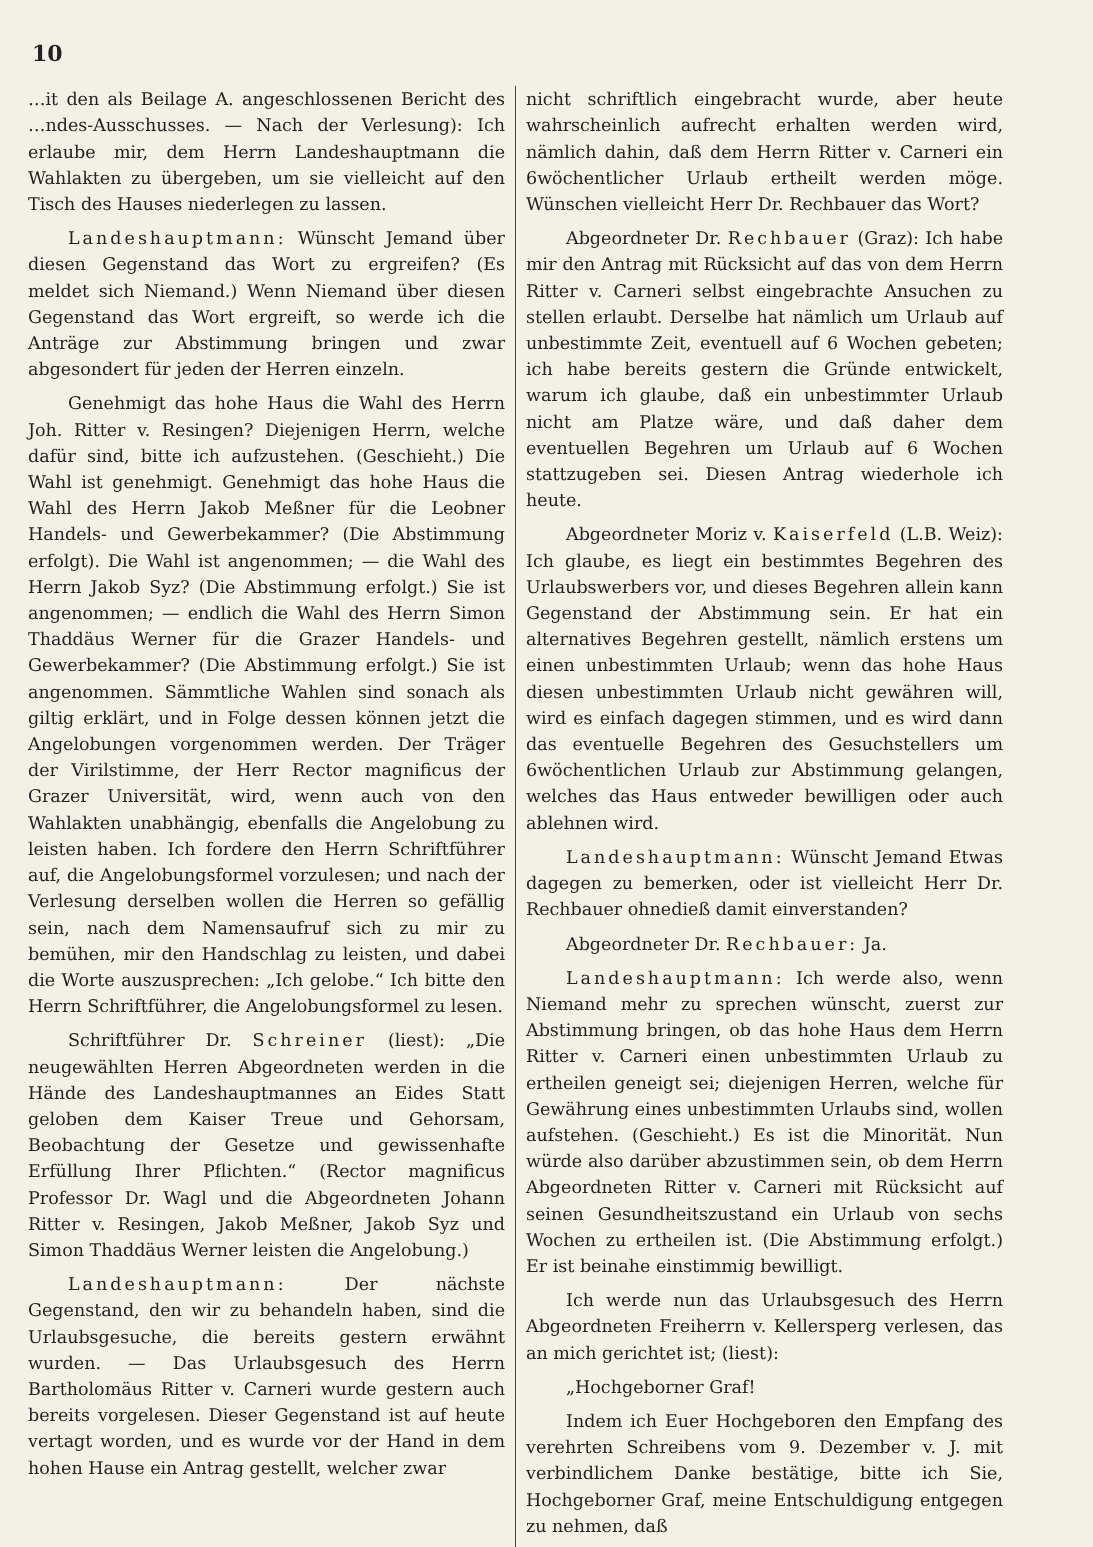10
…it den als Beilage A. angeschlossenen Bericht des …ndes-Ausschusses. — Nach der Verlesung): Ich erlaube mir, dem Herrn Landeshauptmann die Wahlakten zu übergeben, um sie vielleicht auf den Tisch des Hauses niederlegen zu lassen.
Landeshauptmann: Wünscht Jemand über diesen Gegenstand das Wort zu ergreifen? (Es meldet sich Niemand.) Wenn Niemand über diesen Gegenstand das Wort ergreift, so werde ich die Anträge zur Abstimmung bringen und zwar abgesondert für jeden der Herren einzeln.
Genehmigt das hohe Haus die Wahl des Herrn Joh. Ritter v. Resingen? Diejenigen Herrn, welche dafür sind, bitte ich aufzustehen. (Geschieht.) Die Wahl ist genehmigt. Genehmigt das hohe Haus die Wahl des Herrn Jakob Meßner für die Leobner Handels- und Gewerbekammer? (Die Abstimmung erfolgt). Die Wahl ist angenommen; — die Wahl des Herrn Jakob Syz? (Die Abstimmung erfolgt.) Sie ist angenommen; — endlich die Wahl des Herrn Simon Thaddäus Werner für die Grazer Handels- und Gewerbekammer? (Die Abstimmung erfolgt.) Sie ist angenommen. Sämmtliche Wahlen sind sonach als giltig erklärt, und in Folge dessen können jetzt die Angelobungen vorgenommen werden. Der Träger der Virilstimme, der Herr Rector magnificus der Grazer Universität, wird, wenn auch von den Wahlakten unabhängig, ebenfalls die Angelobung zu leisten haben. Ich fordere den Herrn Schriftführer auf, die Angelobungsformel vorzulesen; und nach der Verlesung derselben wollen die Herren so gefällig sein, nach dem Namensaufruf sich zu mir zu bemühen, mir den Handschlag zu leisten, und dabei die Worte auszusprechen: „Ich gelobe.“ Ich bitte den Herrn Schriftführer, die Angelobungsformel zu lesen.
Schriftführer Dr. Schreiner (liest): „Die neugewählten Herren Abgeordneten werden in die Hände des Landeshauptmannes an Eides Statt geloben dem Kaiser Treue und Gehorsam, Beobachtung der Gesetze und gewissenhafte Erfüllung Ihrer Pflichten.“ (Rector magnificus Professor Dr. Wagl und die Abgeordneten Johann Ritter v. Resingen, Jakob Meßner, Jakob Syz und Simon Thaddäus Werner leisten die Angelobung.)
Landeshauptmann: Der nächste Gegenstand, den wir zu behandeln haben, sind die Urlaubsgesuche, die bereits gestern erwähnt wurden. — Das Urlaubsgesuch des Herrn Bartholomäus Ritter v. Carneri wurde gestern auch bereits vorgelesen. Dieser Gegenstand ist auf heute vertagt worden, und es wurde vor der Hand in dem hohen Hause ein Antrag gestellt, welcher zwar
nicht schriftlich eingebracht wurde, aber heute wahrscheinlich aufrecht erhalten werden wird, nämlich dahin, daß dem Herrn Ritter v. Carneri ein 6wöchentlicher Urlaub ertheilt werden möge. Wünschen vielleicht Herr Dr. Rechbauer das Wort?
Abgeordneter Dr. Rechbauer (Graz): Ich habe mir den Antrag mit Rücksicht auf das von dem Herrn Ritter v. Carneri selbst eingebrachte Ansuchen zu stellen erlaubt. Derselbe hat nämlich um Urlaub auf unbestimmte Zeit, eventuell auf 6 Wochen gebeten; ich habe bereits gestern die Gründe entwickelt, warum ich glaube, daß ein unbestimmter Urlaub nicht am Platze wäre, und daß daher dem eventuellen Begehren um Urlaub auf 6 Wochen stattzugeben sei. Diesen Antrag wiederhole ich heute.
Abgeordneter Moriz v. Kaiserfeld (L.B. Weiz): Ich glaube, es liegt ein bestimmtes Begehren des Urlaubswerbers vor, und dieses Begehren allein kann Gegenstand der Abstimmung sein. Er hat ein alternatives Begehren gestellt, nämlich erstens um einen unbestimmten Urlaub; wenn das hohe Haus diesen unbestimmten Urlaub nicht gewähren will, wird es einfach dagegen stimmen, und es wird dann das eventuelle Begehren des Gesuchstellers um 6wöchentlichen Urlaub zur Abstimmung gelangen, welches das Haus entweder bewilligen oder auch ablehnen wird.
Landeshauptmann: Wünscht Jemand Etwas dagegen zu bemerken, oder ist vielleicht Herr Dr. Rechbauer ohnedieß damit einverstanden?
Abgeordneter Dr. Rechbauer: Ja.
Landeshauptmann: Ich werde also, wenn Niemand mehr zu sprechen wünscht, zuerst zur Abstimmung bringen, ob das hohe Haus dem Herrn Ritter v. Carneri einen unbestimmten Urlaub zu ertheilen geneigt sei; diejenigen Herren, welche für Gewährung eines unbestimmten Urlaubs sind, wollen aufstehen. (Geschieht.) Es ist die Minorität. Nun würde also darüber abzustimmen sein, ob dem Herrn Abgeordneten Ritter v. Carneri mit Rücksicht auf seinen Gesundheitszustand ein Urlaub von sechs Wochen zu ertheilen ist. (Die Abstimmung erfolgt.) Er ist beinahe einstimmig bewilligt.
Ich werde nun das Urlaubsgesuch des Herrn Abgeordneten Freiherrn v. Kellersperg verlesen, das an mich gerichtet ist; (liest):
„Hochgeborner Graf!
Indem ich Euer Hochgeboren den Empfang des verehrten Schreibens vom 9. Dezember v. J. mit verbindlichem Danke bestätige, bitte ich Sie, Hochgeborner Graf, meine Entschuldigung entgegen zu nehmen, daß